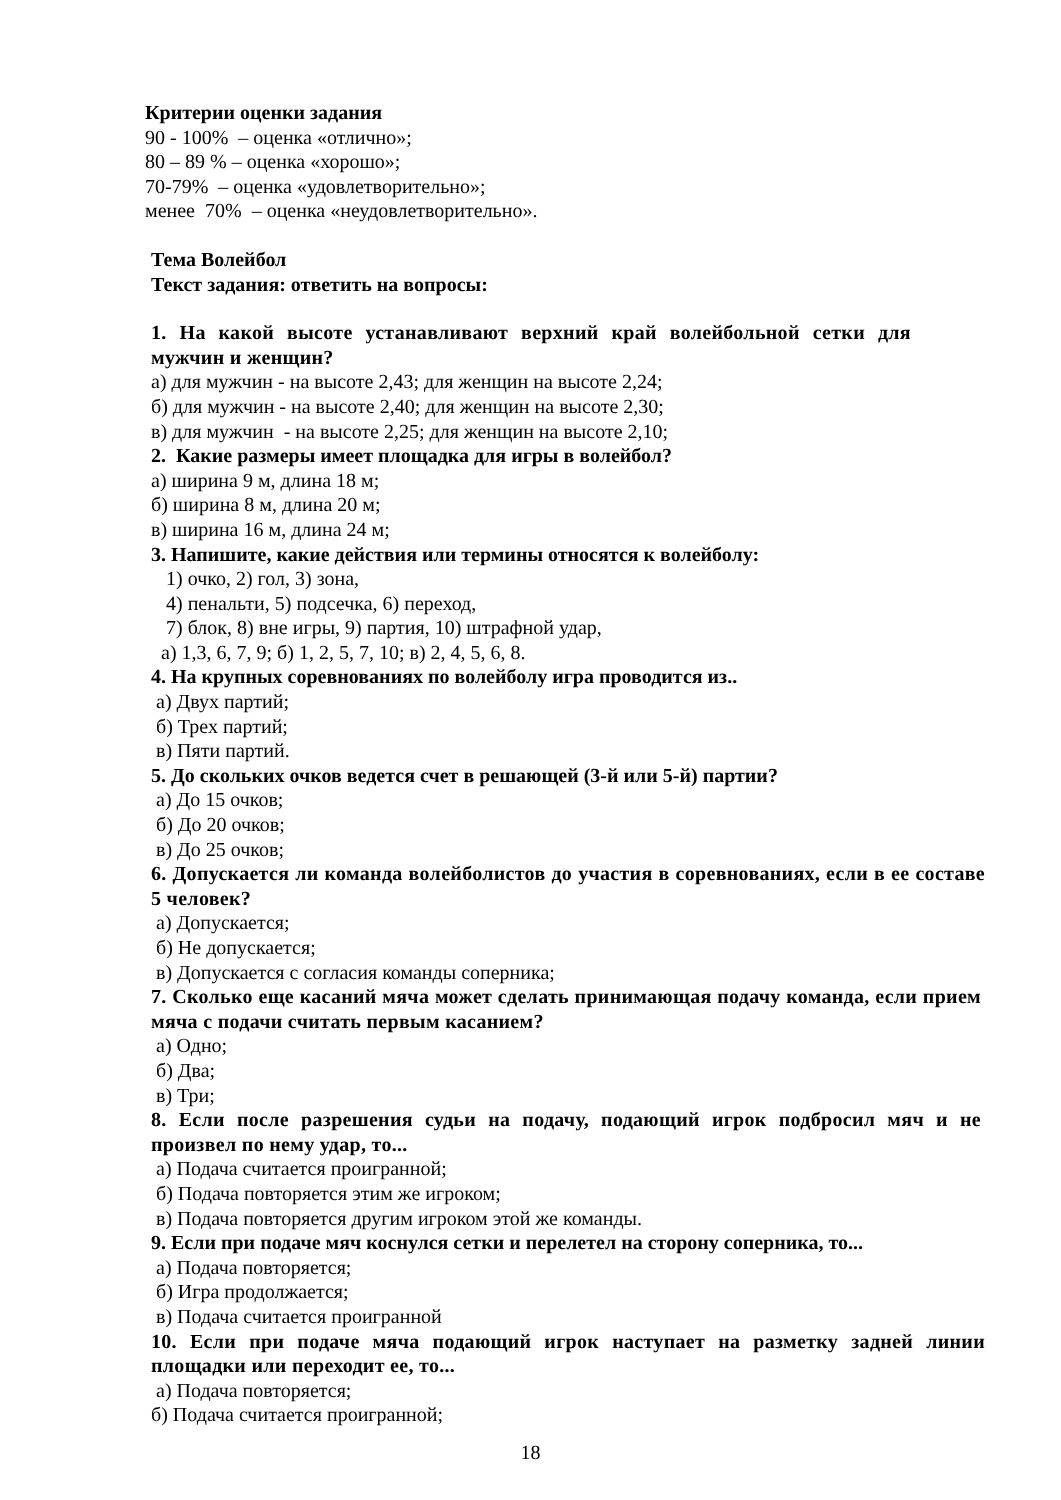Критерии оценки задания
90 - 100% – оценка «отлично»;
80 – 89 % – оценка «хорошо»;
70-79% – оценка «удовлетворительно»;
менее 70% – оценка «неудовлетворительно».
Тема Волейбол
Текст задания: ответить на вопросы:
1. На какой высоте устанавливают верхний край волейбольной сетки для мужчин и женщин?
а) для мужчин - на высоте 2,43; для женщин на высоте 2,24;
б) для мужчин - на высоте 2,40; для женщин на высоте 2,30;
в) для мужчин - на высоте 2,25; для женщин на высоте 2,10;
2. Какие размеры имеет площадка для игры в волейбол?
а) ширина 9 м, длина 18 м;
б) ширина 8 м, длина 20 м;
в) ширина 16 м, длина 24 м;
3. Напишите, какие действия или термины относятся к волейболу:
1) очко, 2) гол, 3) зона,
4) пенальти, 5) подсечка, 6) переход,
7) блок, 8) вне игры, 9) партия, 10) штрафной удар,
а) 1,3, 6, 7, 9; б) 1, 2, 5, 7, 10; в) 2, 4, 5, 6, 8.
4. На крупных соревнованиях по волейболу игра проводится из..
а) Двух партий;
б) Трех партий;
в) Пяти партий.
5. До скольких очков ведется счет в решающей (3-й или 5-й) партии?
а) До 15 очков;
б) До 20 очков;
в) До 25 очков;
6. Допускается ли команда волейболистов до участия в соревнованиях, если в ее составе 5 человек?
а) Допускается;
б) Не допускается;
в) Допускается с согласия команды соперника;
7. Сколько еще касаний мяча может сделать принимающая подачу команда, если прием мяча с подачи считать первым касанием?
а) Одно;
б) Два;
в) Три;
8. Если после разрешения судьи на подачу, подающий игрок подбросил мяч и не произвел по нему удар, то...
а) Подача считается проигранной;
б) Подача повторяется этим же игроком;
в) Подача повторяется другим игроком этой же команды.
9. Если при подаче мяч коснулся сетки и перелетел на сторону соперника, то...
а) Подача повторяется;
б) Игра продолжается;
в) Подача считается проигранной
10. Если при подаче мяча подающий игрок наступает на разметку задней линии площадки или переходит ее, то...
а) Подача повторяется;
б) Подача считается проигранной;
18